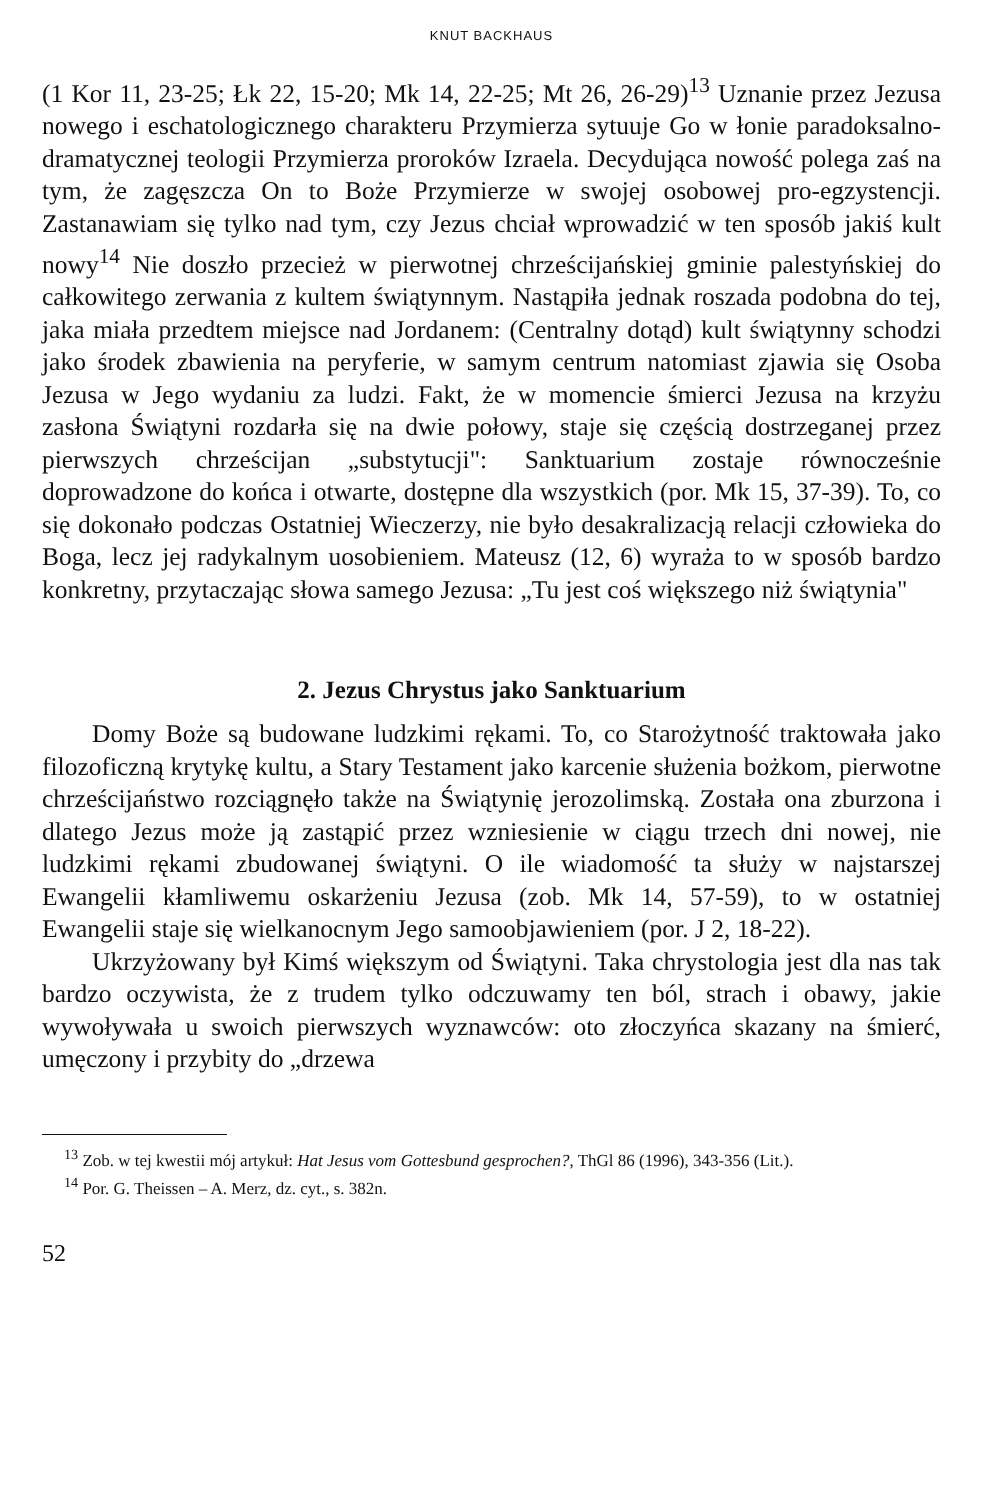KNUT BACKHAUS
(1 Kor 11, 23-25; Łk 22, 15-20; Mk 14, 22-25; Mt 26, 26-29)<sup>13</sup> Uznanie przez Jezusa nowego i eschatologicznego charakteru Przymierza sytuuje Go w łonie paradoksalno-dramatycznej teologii Przymierza proroków Izraela. Decydująca nowość polega zaś na tym, że zagęszcza On to Boże Przymierze w swojej osobowej pro-egzystencji. Zastanawiam się tylko nad tym, czy Jezus chciał wprowadzić w ten sposób jakiś kult nowy<sup>14</sup> Nie doszło przecież w pierwotnej chrześcijańskiej gminie palestyńskiej do całkowitego zerwania z kultem świątynnym. Nastąpiła jednak roszada podobna do tej, jaka miała przedtem miejsce nad Jordanem: (Centralny dotąd) kult świątynny schodzi jako środek zbawienia na peryferie, w samym centrum natomiast zjawia się Osoba Jezusa w Jego wydaniu za ludzi. Fakt, że w momencie śmierci Jezusa na krzyżu zasłona Świątyni rozdarła się na dwie połowy, staje się częścią dostrzeganej przez pierwszych chrześcijan „substytucji": Sanktuarium zostaje równocześnie doprowadzone do końca i otwarte, dostępne dla wszystkich (por. Mk 15, 37-39). To, co się dokonało podczas Ostatniej Wieczerzy, nie było desakralizacją relacji człowieka do Boga, lecz jej radykalnym uosobieniem. Mateusz (12, 6) wyraża to w sposób bardzo konkretny, przytaczając słowa samego Jezusa: „Tu jest coś większego niż świątynia"
2. Jezus Chrystus jako Sanktuarium
Domy Boże są budowane ludzkimi rękami. To, co Starożytność traktowała jako filozoficzną krytykę kultu, a Stary Testament jako karcenie służenia bożkom, pierwotne chrześcijaństwo rozciągnęło także na Świątynię jerozolimską. Została ona zburzona i dlatego Jezus może ją zastąpić przez wzniesienie w ciągu trzech dni nowej, nie ludzkimi rękami zbudowanej świątyni. O ile wiadomość ta służy w najstarszej Ewangelii kłamliwemu oskarżeniu Jezusa (zob. Mk 14, 57-59), to w ostatniej Ewangelii staje się wielkanocnym Jego samoobjawieniem (por. J 2, 18-22).
Ukrzyżowany był Kimś większym od Świątyni. Taka chrystologia jest dla nas tak bardzo oczywista, że z trudem tylko odczuwamy ten ból, strach i obawy, jakie wywoływała u swoich pierwszych wyznawców: oto złoczyńca skazany na śmierć, umęczony i przybity do „drzewa
<sup>13</sup> Zob. w tej kwestii mój artykuł: Hat Jesus vom Gottesbund gesprochen?, ThGl 86 (1996), 343-356 (Lit.).
<sup>14</sup> Por. G. Theissen – A. Merz, dz. cyt., s. 382n.
52